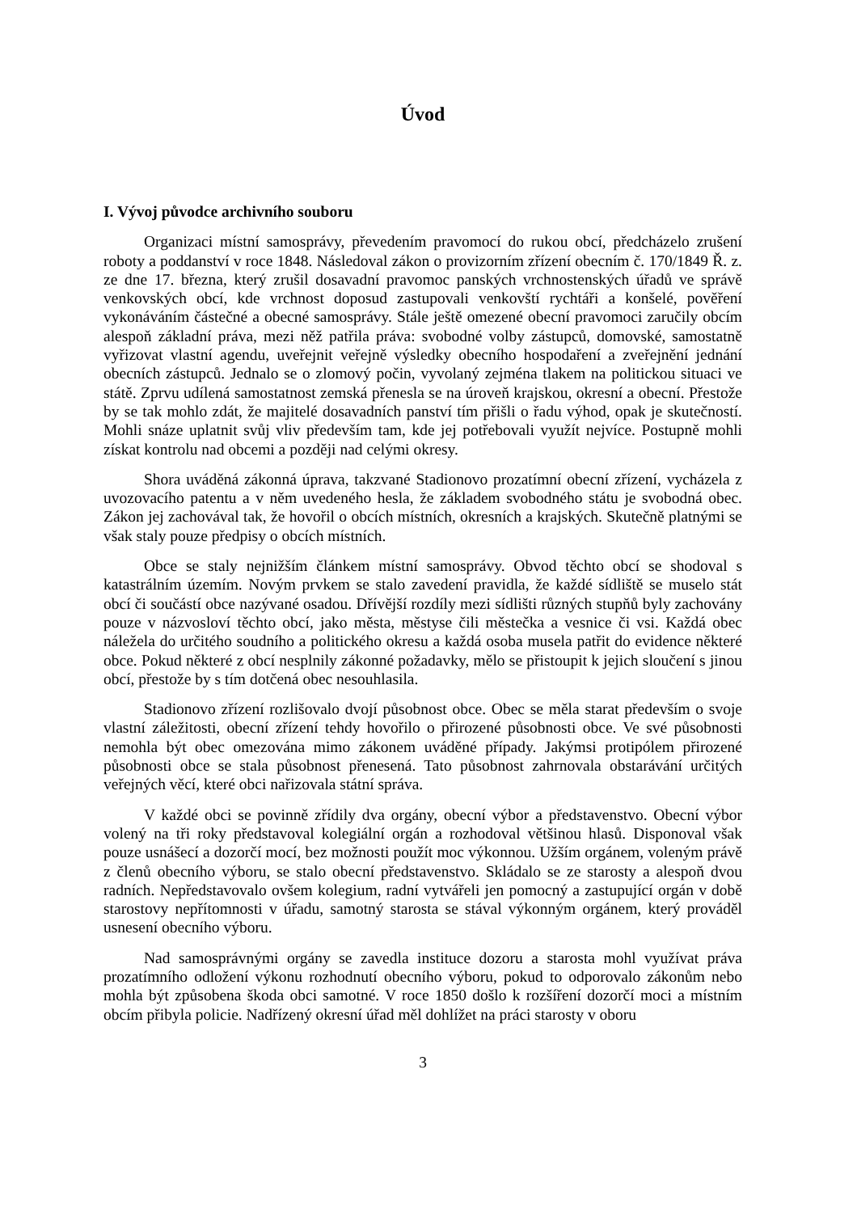Úvod
I. Vývoj původce archivního souboru
Organizaci místní samosprávy, převedením pravomocí do rukou obcí, předcházelo zrušení roboty a poddanství v roce 1848. Následoval zákon o provizorním zřízení obecním č. 170/1849 Ř. z. ze dne 17. března, který zrušil dosavadní pravomoc panských vrchnostenských úřadů ve správě venkovských obcí, kde vrchnost doposud zastupovali venkovští rychtáři a konšelé, pověření vykonáváním částečné a obecné samosprávy. Stále ještě omezené obecní pravomoci zaručily obcím alespoň základní práva, mezi něž patřila práva: svobodné volby zástupců, domovské, samostatně vyřizovat vlastní agendu, uveřejnit veřejně výsledky obecního hospodaření a zveřejnění jednání obecních zástupců. Jednalo se o zlomový počin, vyvolaný zejména tlakem na politickou situaci ve státě. Zprvu udílená samostatnost zemská přenesla se na úroveň krajskou, okresní a obecní. Přestože by se tak mohlo zdát, že majitelé dosavadních panství tím přišli o řadu výhod, opak je skutečností. Mohli snáze uplatnit svůj vliv především tam, kde jej potřebovali využít nejvíce. Postupně mohli získat kontrolu nad obcemi a později nad celými okresy.
Shora uváděná zákonná úprava, takzvané Stadionovo prozatímní obecní zřízení, vycházela z uvozovacího patentu a v něm uvedeného hesla, že základem svobodného státu je svobodná obec. Zákon jej zachovával tak, že hovořil o obcích místních, okresních a krajských. Skutečně platnými se však staly pouze předpisy o obcích místních.
Obce se staly nejnižším článkem místní samosprávy. Obvod těchto obcí se shodoval s katastrálním územím. Novým prvkem se stalo zavedení pravidla, že každé sídliště se muselo stát obcí či součástí obce nazývané osadou. Dřívější rozdíly mezi sídlišti různých stupňů byly zachovány pouze v názvosloví těchto obcí, jako města, městyse čili městečka a vesnice či vsi. Každá obec náležela do určitého soudního a politického okresu a každá osoba musela patřit do evidence některé obce. Pokud některé z obcí nesplnily zákonné požadavky, mělo se přistoupit k jejich sloučení s jinou obcí, přestože by s tím dotčená obec nesouhlasila.
Stadionovo zřízení rozlišovalo dvojí působnost obce. Obec se měla starat především o svoje vlastní záležitosti, obecní zřízení tehdy hovořilo o přirozené působnosti obce. Ve své působnosti nemohla být obec omezována mimo zákonem uváděné případy. Jakýmsi protipólem přirozené působnosti obce se stala působnost přenesená. Tato působnost zahrnovala obstarávání určitých veřejných věcí, které obci nařizovala státní správa.
V každé obci se povinně zřídily dva orgány, obecní výbor a představenstvo. Obecní výbor volený na tři roky představoval kolegiální orgán a rozhodoval většinou hlasů. Disponoval však pouze usnášecí a dozorčí mocí, bez možnosti použít moc výkonnou. Užším orgánem, voleným právě z členů obecního výboru, se stalo obecní představenstvo. Skládalo se ze starosty a alespoň dvou radních. Nepředstavovalo ovšem kolegium, radní vytvářeli jen pomocný a zastupující orgán v době starostovy nepřítomnosti v úřadu, samotný starosta se stával výkonným orgánem, který prováděl usnesení obecního výboru.
Nad samosprávnými orgány se zavedla instituce dozoru a starosta mohl využívat práva prozatímního odložení výkonu rozhodnutí obecního výboru, pokud to odporovalo zákonům nebo mohla být způsobena škoda obci samotné. V roce 1850 došlo k rozšíření dozorčí moci a místním obcím přibyla policie. Nadřízený okresní úřad měl dohlížet na práci starosty v oboru
3